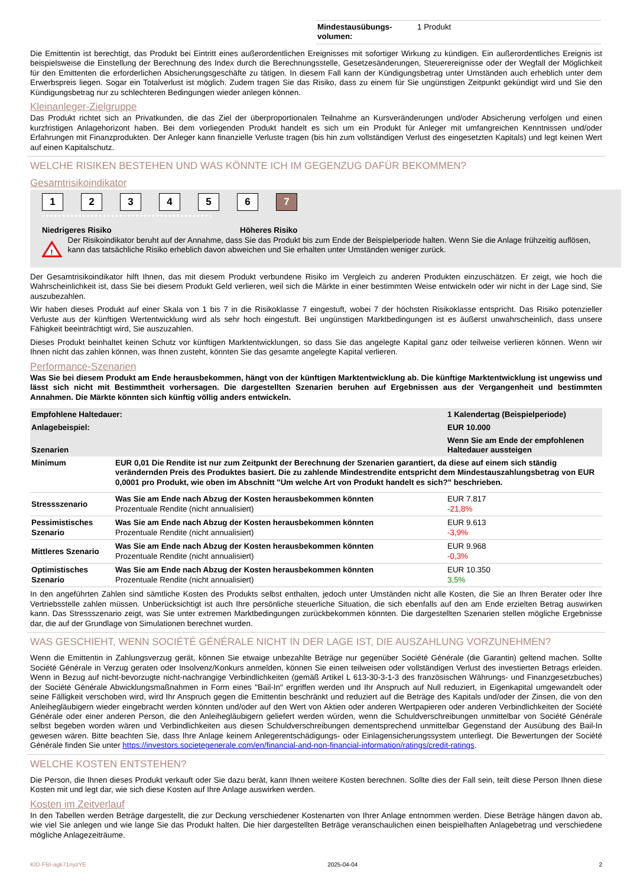| Mindestausübungs-volumen: | 1 Produkt |
Die Emittentin ist berechtigt, das Produkt bei Eintritt eines außerordentlichen Ereignisses mit sofortiger Wirkung zu kündigen. Ein außerordentliches Ereignis ist beispielsweise die Einstellung der Berechnung des Index durch die Berechnungsstelle, Gesetzesänderungen, Steuerereignisse oder der Wegfall der Möglichkeit für den Emittenten die erforderlichen Absicherungsgeschäfte zu tätigen. In diesem Fall kann der Kündigungsbetrag unter Umständen auch erheblich unter dem Erwerbspreis liegen. Sogar ein Totalverlust ist möglich. Zudem tragen Sie das Risiko, dass zu einem für Sie ungünstigen Zeitpunkt gekündigt wird und Sie den Kündigungsbetrag nur zu schlechteren Bedingungen wieder anlegen können.
Kleinanleger-Zielgruppe
Das Produkt richtet sich an Privatkunden, die das Ziel der überproportionalen Teilnahme an Kursveränderungen und/oder Absicherung verfolgen und einen kurzfristigen Anlagehorizont haben. Bei dem vorliegenden Produkt handelt es sich um ein Produkt für Anleger mit umfangreichen Kenntnissen und/oder Erfahrungen mit Finanzprodukten. Der Anleger kann finanzielle Verluste tragen (bis hin zum vollständigen Verlust des eingesetzten Kapitals) und legt keinen Wert auf einen Kapitalschutz.
WELCHE RISIKEN BESTEHEN UND WAS KÖNNTE ICH IM GEGENZUG DAFÜR BEKOMMEN?
Gesamtrisikoindikator
1234567
‹••••••••••••••••••••••••••••••••••••••••›
Niedrigeres Risiko Höheres Risiko
!
Der Risikoindikator beruht auf der Annahme, dass Sie das Produkt bis zum Ende der Beispielperiode halten. Wenn Sie die Anlage frühzeitig auflösen, kann das tatsächliche Risiko erheblich davon abweichen und Sie erhalten unter Umständen weniger zurück.
Der Gesamtrisikoindikator hilft Ihnen, das mit diesem Produkt verbundene Risiko im Vergleich zu anderen Produkten einzuschätzen. Er zeigt, wie hoch die Wahrscheinlichkeit ist, dass Sie bei diesem Produkt Geld verlieren, weil sich die Märkte in einer bestimmten Weise entwickeln oder wir nicht in der Lage sind, Sie auszubezahlen.
Wir haben dieses Produkt auf einer Skala von 1 bis 7 in die Risikoklasse 7 eingestuft, wobei 7 der höchsten Risikoklasse entspricht. Das Risiko potenzieller Verluste aus der künftigen Wertentwicklung wird als sehr hoch eingestuft. Bei ungünstigen Marktbedingungen ist es äußerst unwahrscheinlich, dass unsere Fähigkeit beeinträchtigt wird, Sie auszuzahlen.
Dieses Produkt beinhaltet keinen Schutz vor künftigen Marktentwicklungen, so dass Sie das angelegte Kapital ganz oder teilweise verlieren können. Wenn wir Ihnen nicht das zahlen können, was Ihnen zusteht, könnten Sie das gesamte angelegte Kapital verlieren.
Performance-Szenarien
Was Sie bei diesem Produkt am Ende herausbekommen, hängt von der künftigen Marktentwicklung ab. Die künftige Marktentwicklung ist ungewiss und lässt sich nicht mit Bestimmtheit vorhersagen. Die dargestellten Szenarien beruhen auf Ergebnissen aus der Vergangenheit und bestimmten Annahmen. Die Märkte könnten sich künftig völlig anders entwickeln.
| Empfohlene Haltedauer: | | 1 Kalendertag (Beispielperiode) |
| Anlagebeispiel: | | EUR 10.000 |
| Szenarien | | Wenn Sie am Ende der empfohlenen Haltedauer aussteigen |
| Minimum | EUR 0,01 Die Rendite ist nur zum Zeitpunkt der Berechnung der Szenarien garantiert, da diese auf einem sich ständig verändernden Preis des Produktes basiert. Die zu zahlende Mindestrendite entspricht dem Mindestauszahlungsbetrag von EUR 0,0001 pro Produkt, wie oben im Abschnitt "Um welche Art von Produkt handelt es sich?" beschrieben. | |
| Stressszenario | Was Sie am Ende nach Abzug der Kosten herausbekommen könnten Prozentuale Rendite (nicht annualisiert) | EUR 7.817 -21,8% |
| Pessimistisches Szenario | Was Sie am Ende nach Abzug der Kosten herausbekommen könnten Prozentuale Rendite (nicht annualisiert) | EUR 9.613 -3,9% |
| Mittleres Szenario | Was Sie am Ende nach Abzug der Kosten herausbekommen könnten Prozentuale Rendite (nicht annualisiert) | EUR 9.968 -0,3% |
| Optimistisches Szenario | Was Sie am Ende nach Abzug der Kosten herausbekommen könnten Prozentuale Rendite (nicht annualisiert) | EUR 10.350 3,5% |
In den angeführten Zahlen sind sämtliche Kosten des Produkts selbst enthalten, jedoch unter Umständen nicht alle Kosten, die Sie an Ihren Berater oder Ihre Vertriebsstelle zahlen müssen. Unberücksichtigt ist auch Ihre persönliche steuerliche Situation, die sich ebenfalls auf den am Ende erzielten Betrag auswirken kann. Das Stressszenario zeigt, was Sie unter extremen Marktbedingungen zurückbekommen könnten. Die dargestellten Szenarien stellen mögliche Ergebnisse dar, die auf der Grundlage von Simulationen berechnet wurden.
WAS GESCHIEHT, WENN SOCIÉTÉ GÉNÉRALE NICHT IN DER LAGE IST, DIE AUSZAHLUNG VORZUNEHMEN?
Wenn die Emittentin in Zahlungsverzug gerät, können Sie etwaige unbezahlte Beträge nur gegenüber Société Générale (die Garantin) geltend machen. Sollte Société Générale in Verzug geraten oder Insolvenz/Konkurs anmelden, können Sie einen teilweisen oder vollständigen Verlust des investierten Betrags erleiden. Wenn in Bezug auf nicht-bevorzugte nicht-nachrangige Verbindlichkeiten (gemäß Artikel L 613-30-3-1-3 des französischen Währungs- und Finanzgesetzbuches) der Société Générale Abwicklungsmaßnahmen in Form eines "Bail-In" ergriffen werden und Ihr Anspruch auf Null reduziert, in Eigenkapital umgewandelt oder seine Fälligkeit verschoben wird, wird Ihr Anspruch gegen die Emittentin beschränkt und reduziert auf die Beträge des Kapitals und/oder der Zinsen, die von den Anleihegläubigern wieder eingebracht werden könnten und/oder auf den Wert von Aktien oder anderen Wertpapieren oder anderen Verbindlichkeiten der Société Générale oder einer anderen Person, die den Anleihegläubigern geliefert werden würden, wenn die Schuldverschreibungen unmittelbar von Société Générale selbst begeben worden wären und Verbindlichkeiten aus diesen Schuldverschreibungen dementsprechend unmittelbar Gegenstand der Ausübung des Bail-In gewesen wären. Bitte beachten Sie, dass Ihre Anlage keinem Anlegerentschädigungs- oder Einlagensicherungssystem unterliegt. Die Bewertungen der Société Générale finden Sie unter https://investors.societegenerale.com/en/financial-and-non-financial-information/ratings/credit-ratings.
WELCHE KOSTEN ENTSTEHEN?
Die Person, die Ihnen dieses Produkt verkauft oder Sie dazu berät, kann Ihnen weitere Kosten berechnen. Sollte dies der Fall sein, teilt diese Person Ihnen diese Kosten mit und legt dar, wie sich diese Kosten auf Ihre Anlage auswirken werden.
Kosten im Zeitverlauf
In den Tabellen werden Beträge dargestellt, die zur Deckung verschiedener Kostenarten von Ihrer Anlage entnommen werden. Diese Beträge hängen davon ab, wie viel Sie anlegen und wie lange Sie das Produkt halten. Die hier dargestellten Beträge veranschaulichen einen beispielhaften Anlagebetrag und verschiedene mögliche Anlagezeiträume.
KID-FBI-agk71nyzYE 2025-04-04 2